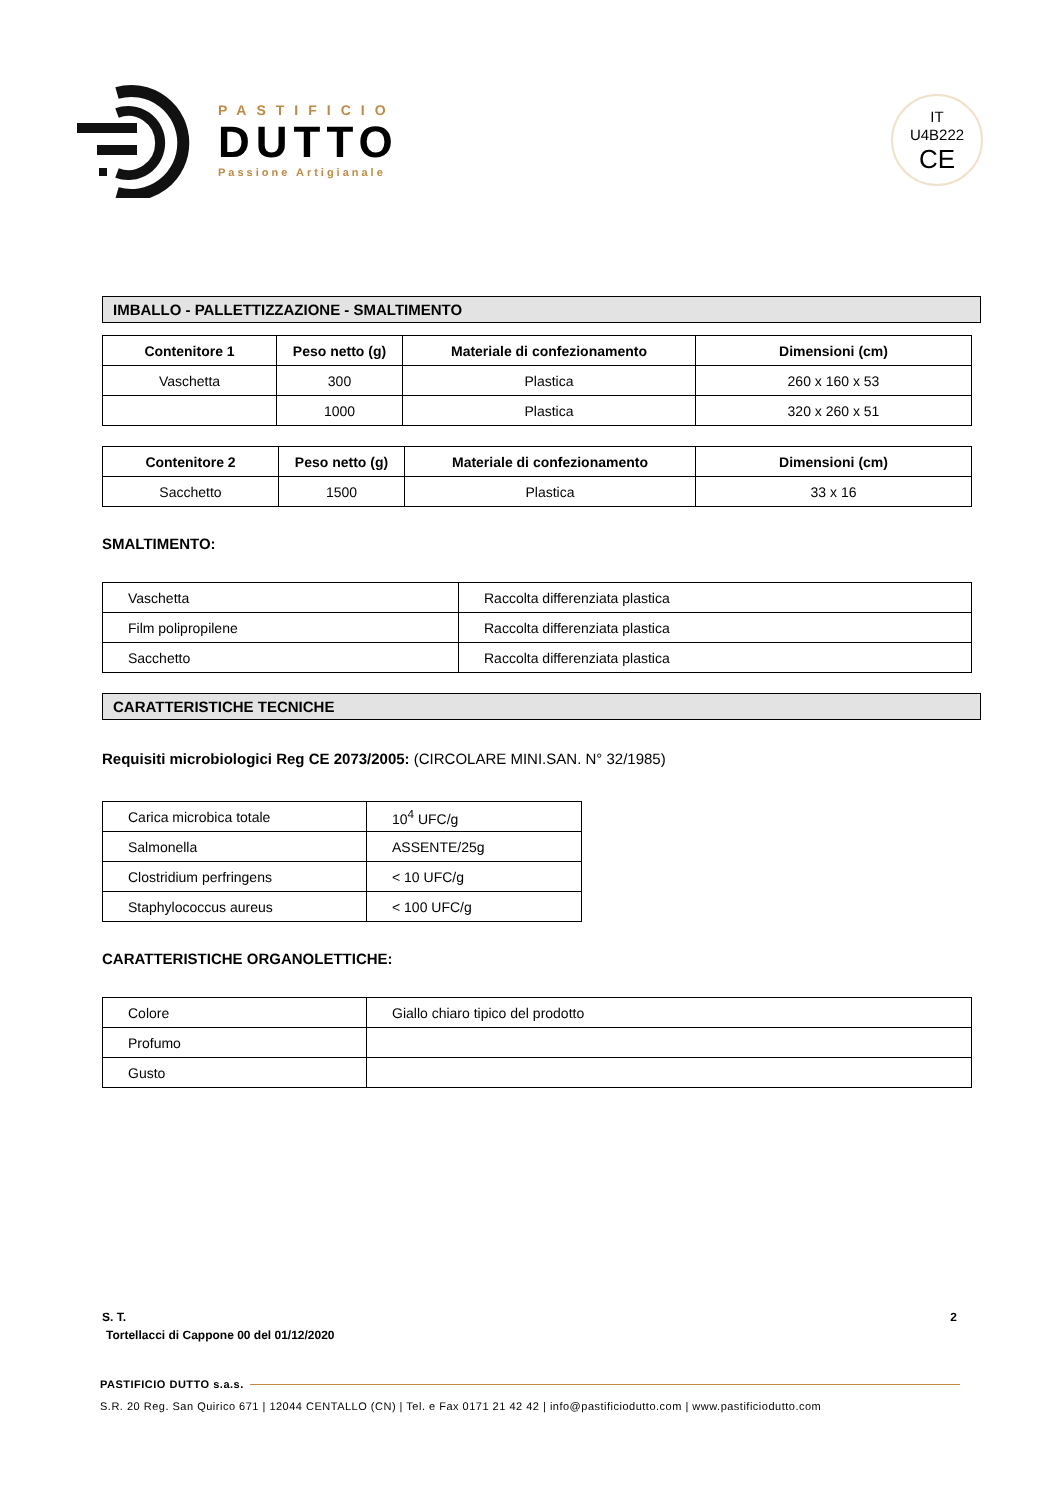PASTIFICIO
DUTTO
Passione Artigianale
IT
U4B222
CE
IMBALLO - PALLETTIZZAZIONE - SMALTIMENTO
| Contenitore 1 | Peso netto (g) | Materiale di confezionamento | Dimensioni (cm) |
| --- | --- | --- | --- |
| Vaschetta | 300 | Plastica | 260 x 160 x 53 |
| | 1000 | Plastica | 320 x 260 x 51 |
| Contenitore 2 | Peso netto (g) | Materiale di confezionamento | Dimensioni (cm) |
| --- | --- | --- | --- |
| Sacchetto | 1500 | Plastica | 33 x 16 |
SMALTIMENTO:
| Vaschetta | Raccolta differenziata plastica |
| Film polipropilene | Raccolta differenziata plastica |
| Sacchetto | Raccolta differenziata plastica |
CARATTERISTICHE TECNICHE
Requisiti microbiologici Reg CE 2073/2005: (CIRCOLARE MINI.SAN. N° 32/1985)
| Carica microbica totale | 10<sup>4</sup> UFC/g |
| Salmonella | ASSENTE/25g |
| Clostridium perfringens | < 10 UFC/g |
| Staphylococcus aureus | < 100 UFC/g |
CARATTERISTICHE ORGANOLETTICHE:
| Colore | Giallo chiaro tipico del prodotto |
| Profumo | |
| Gusto | |
S. T. 2
Tortellacci di Cappone 00 del 01/12/2020
PASTIFICIO DUTTO s.a.s.
S.R. 20 Reg. San Quirico 671 | 12044 CENTALLO (CN) | Tel. e Fax 0171 21 42 42 | info@pastificiodutto.com | www.pastificiodutto.com